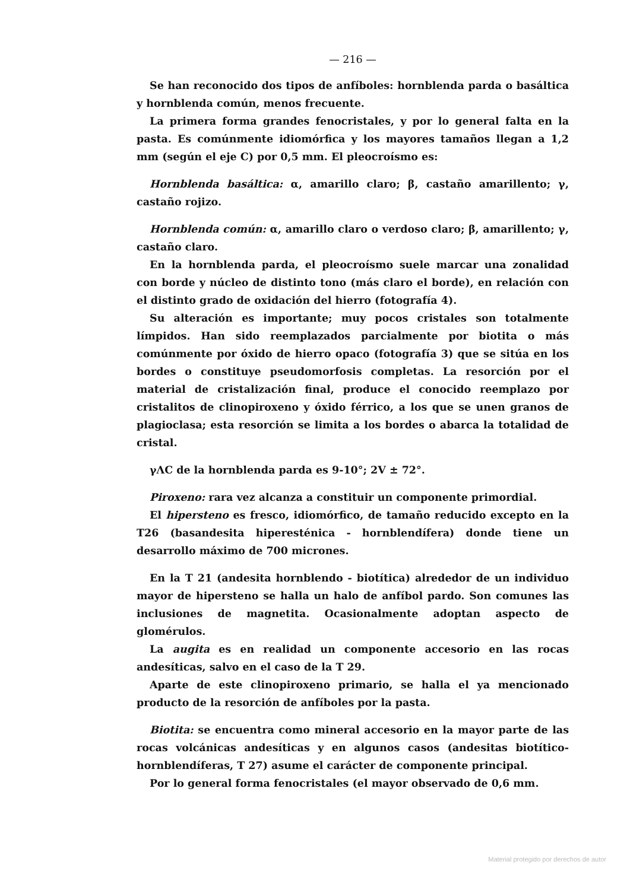— 216 —
Se han reconocido dos tipos de anfíboles: hornblenda parda o basáltica y hornblenda común, menos frecuente.
La primera forma grandes fenocristales, y por lo general falta en la pasta. Es comúnmente idiomórfica y los mayores tamaños llegan a 1,2 mm (según el eje C) por 0,5 mm. El pleocroísmo es:
Hornblenda basáltica: α, amarillo claro; β, castaño amarillento; γ, castaño rojizo.
Hornblenda común: α, amarillo claro o verdoso claro; β, amarillento; γ, castaño claro.
En la hornblenda parda, el pleocroísmo suele marcar una zonalidad con borde y núcleo de distinto tono (más claro el borde), en relación con el distinto grado de oxidación del hierro (fotografía 4).
Su alteración es importante; muy pocos cristales son totalmente límpidos. Han sido reemplazados parcialmente por biotita o más comúnmente por óxido de hierro opaco (fotografía 3) que se sitúa en los bordes o constituye pseudomorfosis completas. La resorción por el material de cristalización final, produce el conocido reemplazo por cristalitos de clinopiroxeno y óxido férrico, a los que se unen granos de plagioclasa; esta resorción se limita a los bordes o abarca la totalidad de cristal.
γΛC de la hornblenda parda es 9-10°; 2V ± 72°.
Piroxeno: rara vez alcanza a constituir un componente primordial.
El hipersteno es fresco, idiomórfico, de tamaño reducido excepto en la T26 (basandesita hiperesténica - hornblendífera) donde tiene un desarrollo máximo de 700 micrones.
En la T 21 (andesita hornblendo - biotítica) alrededor de un individuo mayor de hipersteno se halla un halo de anfíbol pardo. Son comunes las inclusiones de magnetita. Ocasionalmente adoptan aspecto de glomérulos.
La augita es en realidad un componente accesorio en las rocas andesíticas, salvo en el caso de la T 29.
Aparte de este clinopiroxeno primario, se halla el ya mencionado producto de la resorción de anfíboles por la pasta.
Biotita: se encuentra como mineral accesorio en la mayor parte de las rocas volcánicas andesíticas y en algunos casos (andesitas biotítico-hornblendíferas, T 27) asume el carácter de componente principal.
Por lo general forma fenocristales (el mayor observado de 0,6 mm.
Material protegido por derechos de autor